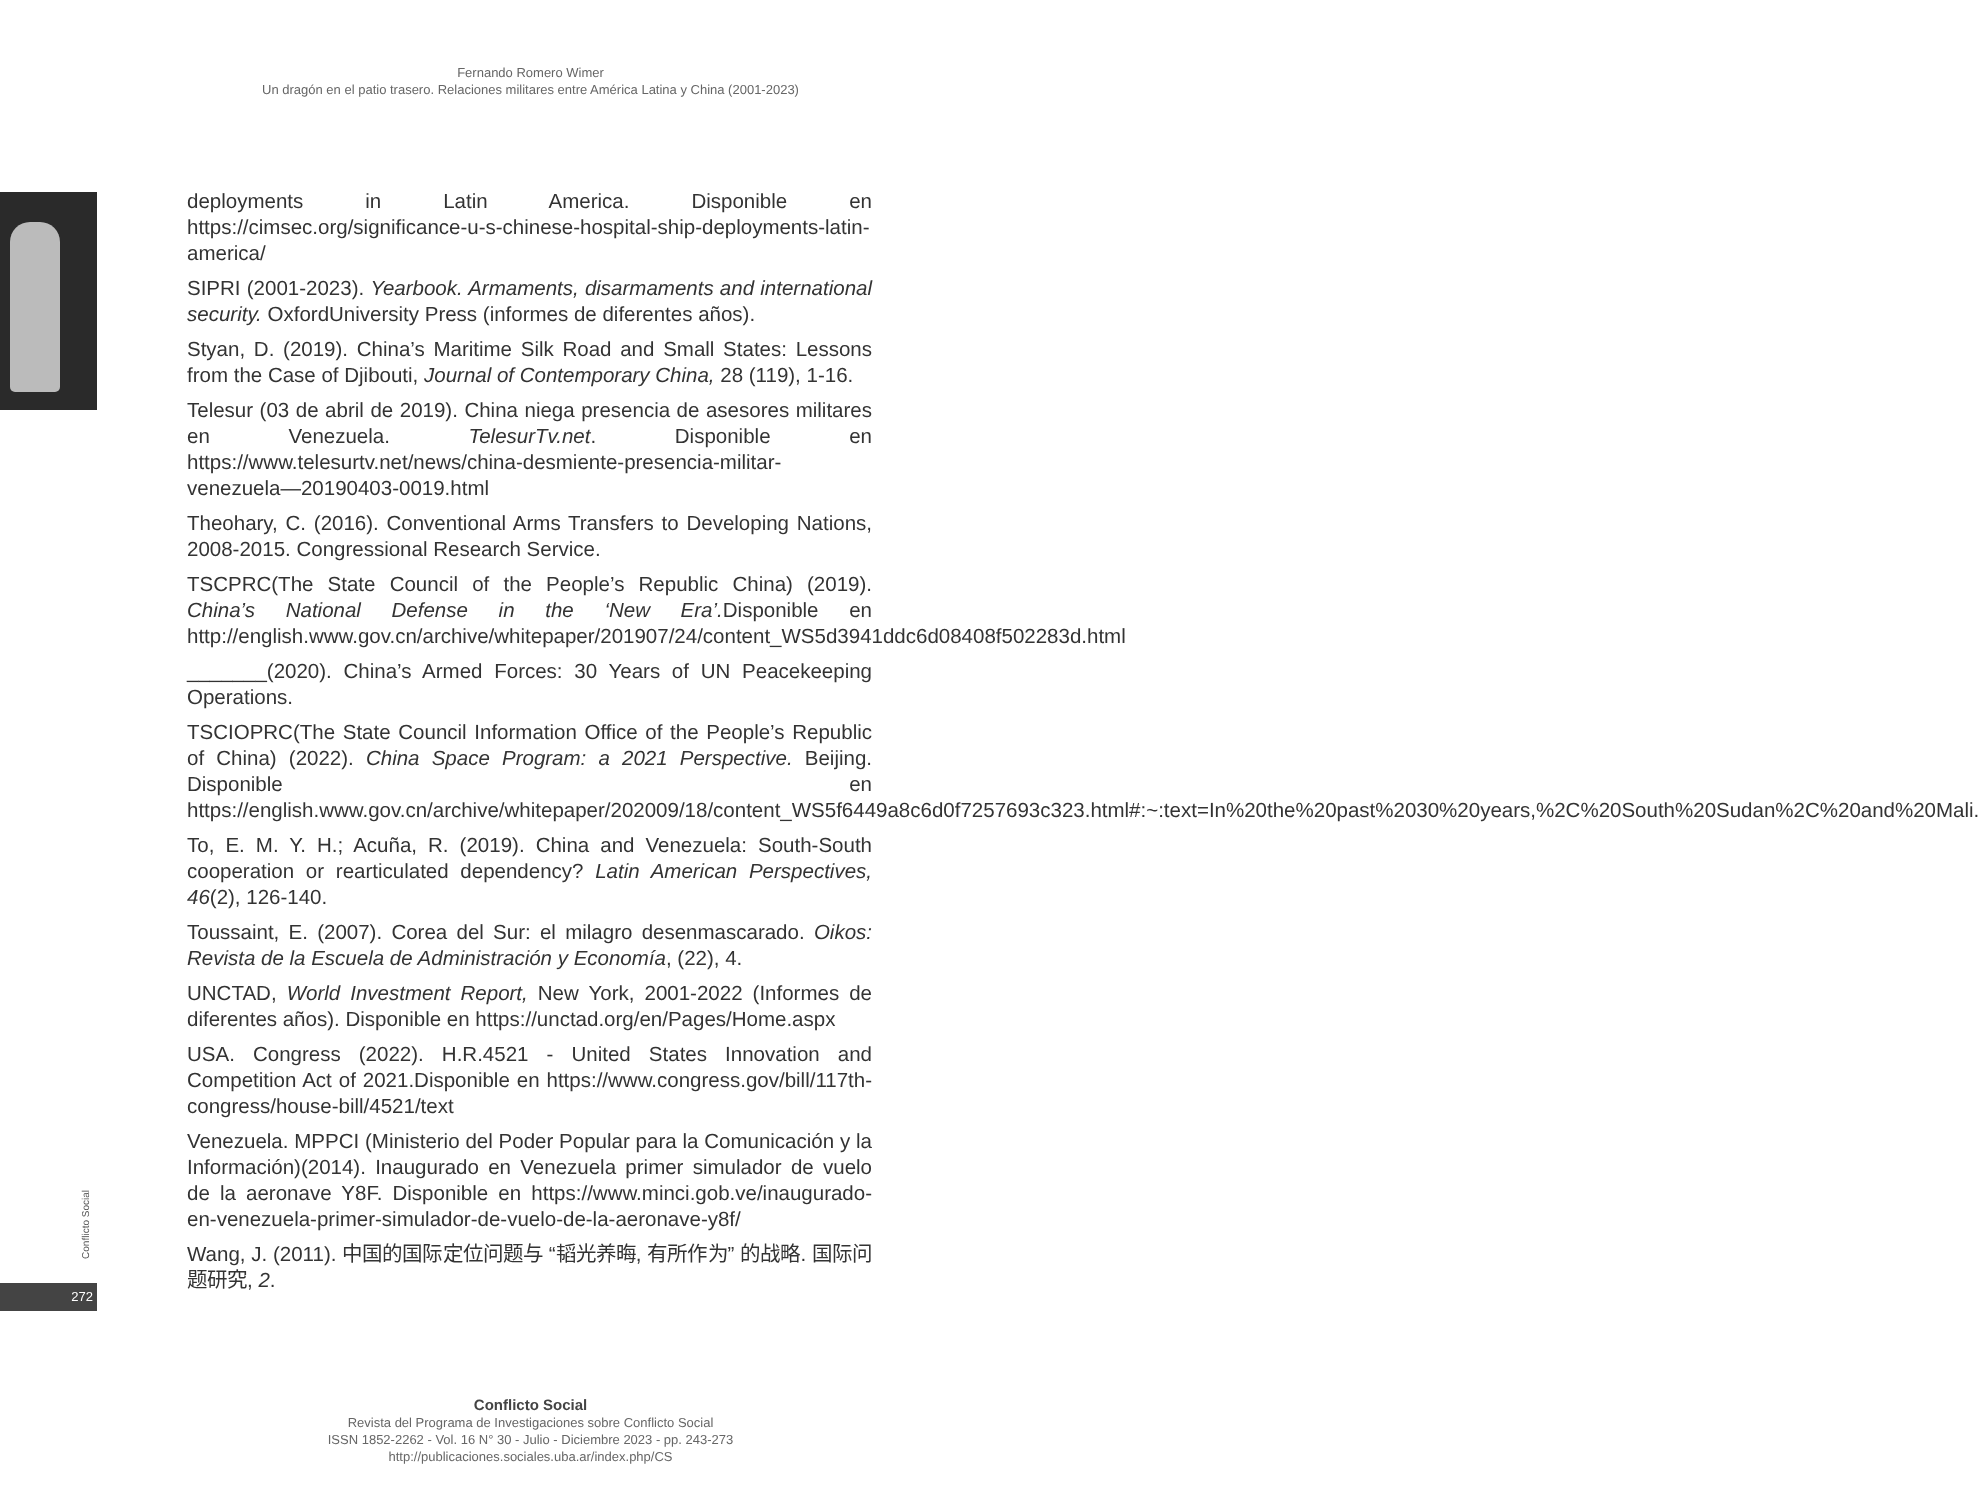Fernando Romero Wimer
Un dragón en el patio trasero. Relaciones militares entre América Latina y China (2001-2023)
deployments in Latin America. Disponible en https://cimsec.org/significance-u-s-chinese-hospital-ship-deployments-latin-america/
SIPRI (2001-2023). Yearbook. Armaments, disarmaments and international security. OxfordUniversity Press (informes de diferentes años).
Styan, D. (2019). China’s Maritime Silk Road and Small States: Lessons from the Case of Djibouti, Journal of Contemporary China, 28 (119), 1-16.
Telesur (03 de abril de 2019). China niega presencia de asesores militares en Venezuela. TelesurTv.net. Disponible en https://www.telesurtv.net/news/china-desmiente-presencia-militar-venezuela—20190403-0019.html
Theohary, C. (2016). Conventional Arms Transfers to Developing Nations, 2008-2015. Congressional Research Service.
TSCPRC(The State Council of the People’s Republic China) (2019). China’s National Defense in the ‘New Era’. Disponible en http://english.www.gov.cn/archive/whitepaper/201907/24/content_WS5d3941ddc6d08408f502283d.html
_______(2020). China’s Armed Forces: 30 Years of UN Peacekeeping Operations.
TSCIOPRC(The State Council Information Office of the People’s Republic of China) (2022). China Space Program: a 2021 Perspective. Beijing. Disponible en https://english.www.gov.cn/archive/whitepaper/202009/18/content_WS5f6449a8c6d0f7257693c323.html#:~:text=In%20the%20past%2030%20years,%2C%20South%20Sudan%2C%20and%20Mali.
To, E. M. Y. H.; Acuña, R. (2019). China and Venezuela: South-South cooperation or rearticulated dependency? Latin American Perspectives, 46(2), 126-140.
Toussaint, E. (2007). Corea del Sur: el milagro desenmascarado. Oikos: Revista de la Escuela de Administración y Economía, (22), 4.
UNCTAD, World Investment Report, New York, 2001-2022 (Informes de diferentes años). Disponible en https://unctad.org/en/Pages/Home.aspx
USA. Congress (2022). H.R.4521 - United States Innovation and Competition Act of 2021.Disponible en https://www.congress.gov/bill/117th-congress/house-bill/4521/text
Venezuela. MPPCI (Ministerio del Poder Popular para la Comunicación y la Información)(2014). Inaugurado en Venezuela primer simulador de vuelo de la aeronave Y8F. Disponible en https://www.minci.gob.ve/inaugurado-en-venezuela-primer-simulador-de-vuelo-de-la-aeronave-y8f/
Wang, J. (2011). 中国的国际定位问题与 “韬光养晦, 有所作为” 的战略. 国际问题研究, 2.
Conflicto Social
272
Conflicto Social
Revista del Programa de Investigaciones sobre Conflicto Social
ISSN 1852-2262 - Vol. 16 N° 30 - Julio - Diciembre 2023 - pp. 243-273
http://publicaciones.sociales.uba.ar/index.php/CS